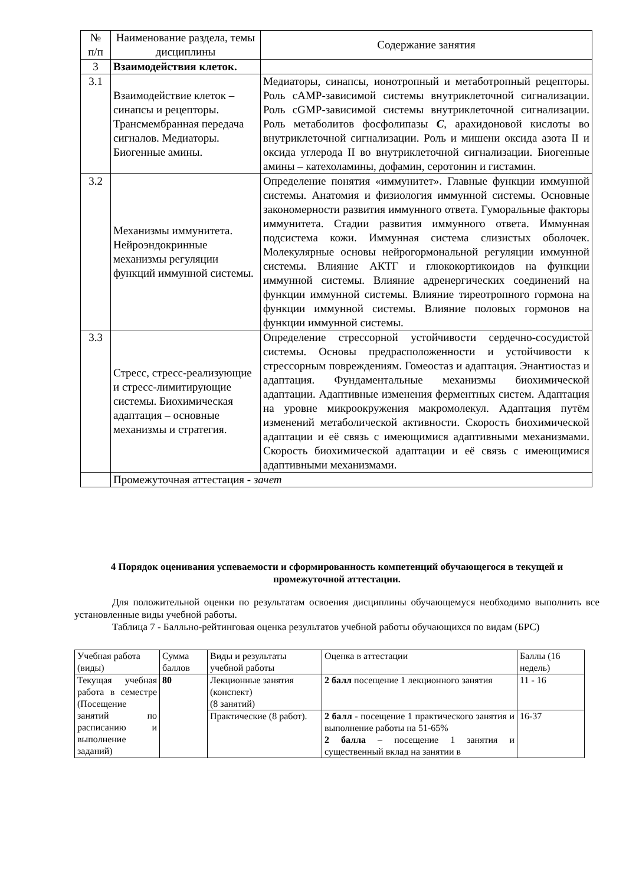| № п/п | Наименование раздела, темы дисциплины | Содержание занятия |
| --- | --- | --- |
| 3 | Взаимодействия клеток. | |
| 3.1 | Взаимодействие клеток – синапсы и рецепторы. Трансмембранная передача сигналов. Медиаторы. Биогенные амины. | Медиаторы, синапсы, ионотропный и метаботропный рецепторы. Роль cAMP-зависимой системы внутриклеточной сигнализации. Роль cGMP-зависимой системы внутриклеточной сигнализации. Роль метаболитов фосфолипазы C , арахидоновой кислоты во внутриклеточной сигнализации. Роль и мишени оксида азота II и оксида углерода II во внутриклеточной сигнализации. Биогенные амины – катехоламины, дофамин, серотонин и гистамин. |
| 3.2 | Механизмы иммунитета. Нейроэндокринные механизмы регуляции функций иммунной системы. | Определение понятия «иммунитет». Главные функции иммунной системы. Анатомия и физиология иммунной системы. Основные закономерности развития иммунного ответа. Гуморальные факторы иммунитета. Стадии развития иммунного ответа. Иммунная подсистема кожи. Иммунная система слизистых оболочек. Молекулярные основы нейрогормональной регуляции иммунной системы. Влияние АКТГ и глюкокортикоидов на функции иммунной системы. Влияние адренергических соединений на функции иммунной системы. Влияние тиреотропного гормона на функции иммунной системы. Влияние половых гормонов на функции иммунной системы. |
| 3.3 | Стресс, стресс-реализующие и стресс-лимитирующие системы. Биохимическая адаптация – основные механизмы и стратегия. | Определение стрессорной устойчивости сердечно-сосудистой системы. Основы предрасположенности и устойчивости к стрессорным повреждениям. Гомеостаз и адаптация. Энантиостаз и адаптация. Фундаментальные механизмы биохимической адаптации. Адаптивные изменения ферментных систем. Адаптация на уровне микроокружения макромолекул. Адаптация путём изменений метаболической активности. Скорость биохимической адаптации и её связь с имеющимися адаптивными механизмами. Скорость биохимической адаптации и её связь с имеющимися адаптивными механизмами. |
| | Промежуточная аттестация - зачет | |
4 Порядок оценивания успеваемости и сформированность компетенций обучающегося в текущей и промежуточной аттестации.
Для положительной оценки по результатам освоения дисциплины обучающемуся необходимо выполнить все установленные виды учебной работы.
Таблица 7 - Балльно-рейтинговая оценка результатов учебной работы обучающихся по видам (БРС)
| Учебная работа (виды) | Сумма баллов | Виды и результаты учебной работы | Оценка в аттестации | Баллы (16 недель) |
| Текущая учебная работа в семестре (Посещение занятий по расписанию и выполнение заданий) | 80 | Лекционные занятия (конспект) (8 занятий) | 2 балл посещение 1 лекционного занятия | 11 - 16 |
| | | Практические (8 работ). | 2 балл - посещение 1 практического занятия и выполнение работы на 51-65% 2 балла – посещение 1 занятия и существенный вклад на занятии в | 16-37 |